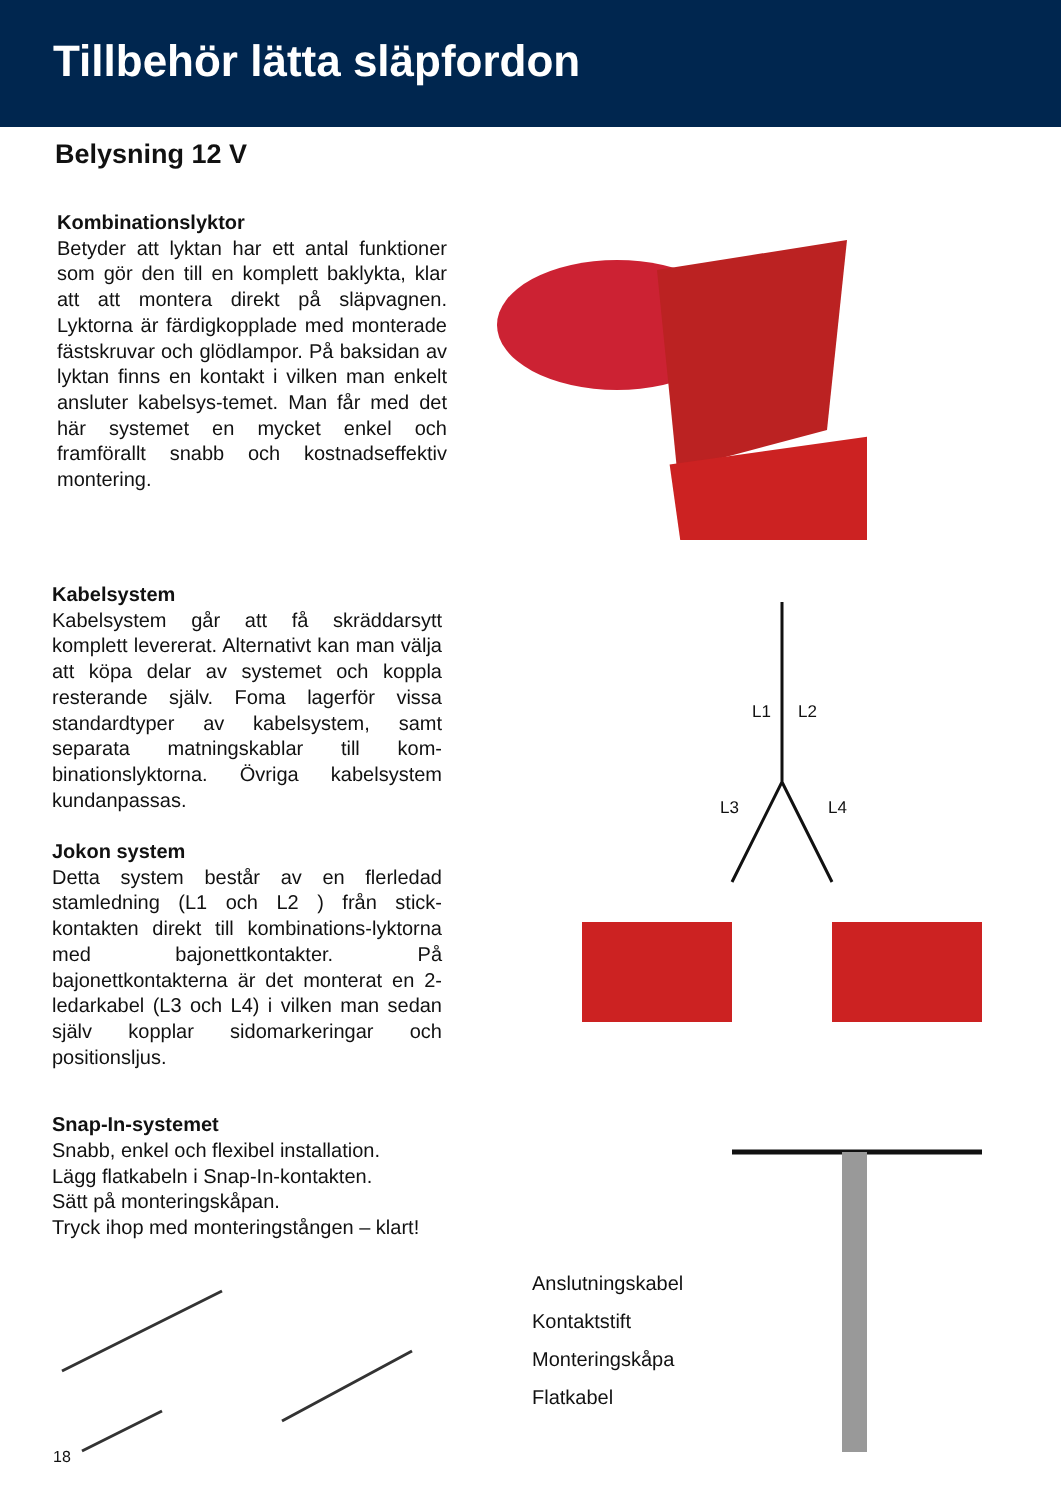Tillbehör lätta släpfordon
Belysning 12 V
Kombinationslyktor
Betyder att lyktan har ett antal funktioner som gör den till en komplett baklykta, klar att att montera direkt på släpvagnen. Lyktorna är färdigkopplade med monterade fästskruvar och glödlampor. På baksidan av lyktan finns en kontakt i vilken man enkelt ansluter kabelsys-temet. Man får med det här systemet en mycket enkel och framförallt snabb och kostnadseffektiv montering.
Kabelsystem
Kabelsystem går att få skräddarsytt komplett levererat. Alternativt kan man välja att köpa delar av systemet och koppla resterande själv. Foma lagerför vissa standardtyper av kabelsystem, samt separata matningskablar till kom-binationslyktorna. Övriga kabelsystem kundanpassas.
Jokon system
Detta system består av en flerledad stamledning (L1 och L2 ) från stick-kontakten direkt till kombinations-lyktorna med bajonettkontakter. På bajonettkontakterna är det monterat en 2-ledarkabel (L3 och L4) i vilken man sedan själv kopplar sidomarkeringar och positionsljus.
L1 L2
L3 L4
Snap-In-systemet
Snabb, enkel och flexibel installation.
Lägg flatkabeln i Snap-In-kontakten.
Sätt på monteringskåpan.
Tryck ihop med monteringstången – klart!
Anslutningskabel
Kontaktstift
Monteringskåpa
Flatkabel
18